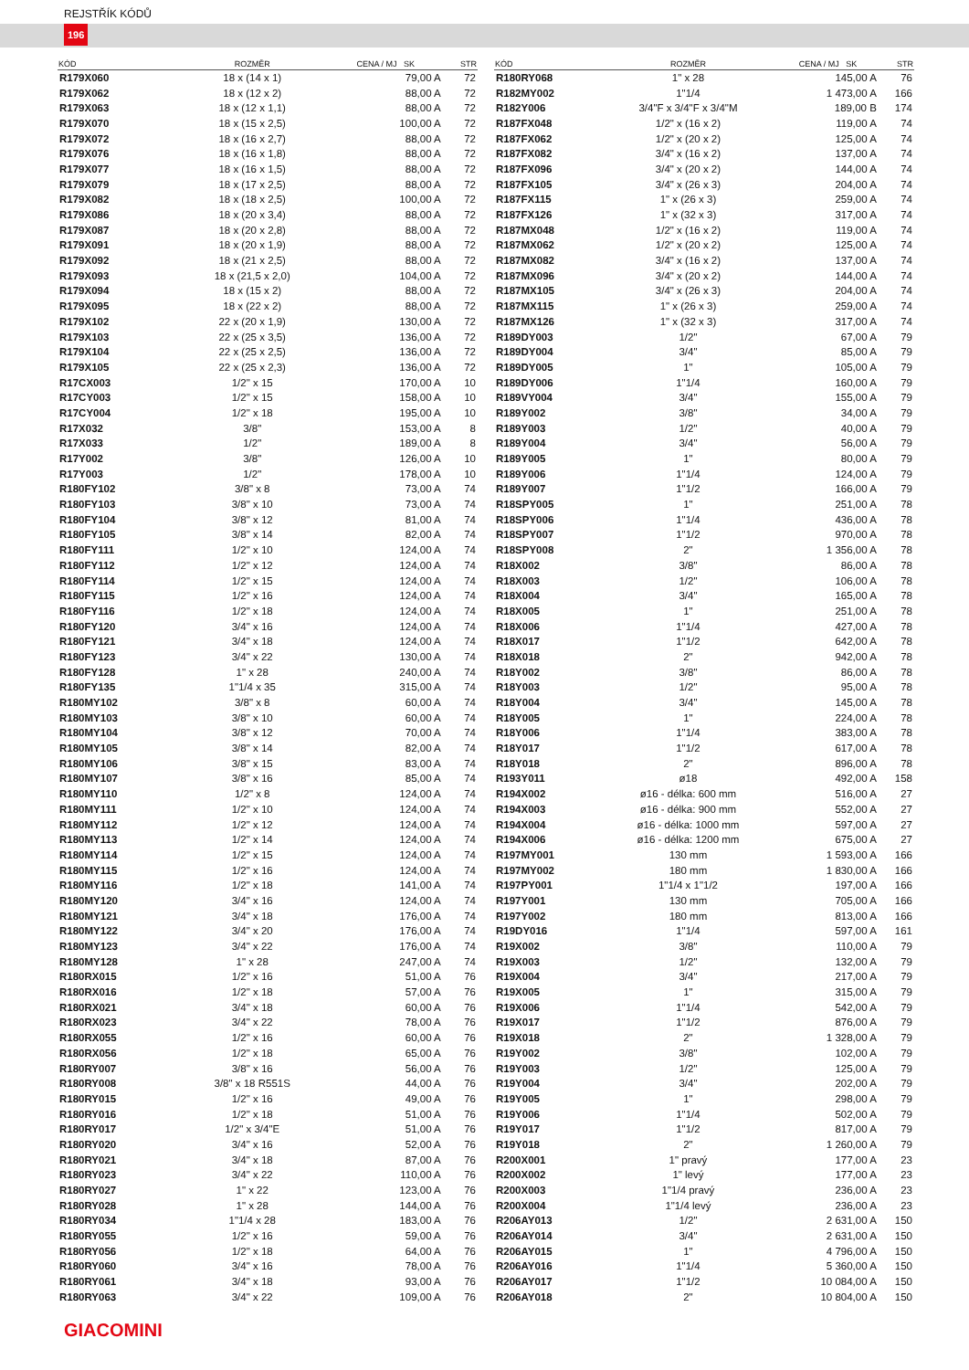REJSTŘÍK KÓDŮ
196
| KÓD | ROZMĚR | CENA / MJ SK | STR |
| --- | --- | --- | --- |
| R179X060 | 18 x (14 x 1) | 79,00 A | 72 |
| R179X062 | 18 x (12 x 2) | 88,00 A | 72 |
| R179X063 | 18 x (12 x 1,1) | 88,00 A | 72 |
| R179X070 | 18 x (15 x 2,5) | 100,00 A | 72 |
| R179X072 | 18 x (16 x 2,7) | 88,00 A | 72 |
| R179X076 | 18 x (16 x 1,8) | 88,00 A | 72 |
| R179X077 | 18 x (16 x 1,5) | 88,00 A | 72 |
| R179X079 | 18 x (17 x 2,5) | 88,00 A | 72 |
| R179X082 | 18 x (18 x 2,5) | 100,00 A | 72 |
| R179X086 | 18 x (20 x 3,4) | 88,00 A | 72 |
| R179X087 | 18 x (20 x 2,8) | 88,00 A | 72 |
| R179X091 | 18 x (20 x 1,9) | 88,00 A | 72 |
| R179X092 | 18 x (21 x 2,5) | 88,00 A | 72 |
| R179X093 | 18 x (21,5 x 2,0) | 104,00 A | 72 |
| R179X094 | 18 x (15 x 2) | 88,00 A | 72 |
| R179X095 | 18 x (22 x 2) | 88,00 A | 72 |
| R179X102 | 22 x (20 x 1,9) | 130,00 A | 72 |
| R179X103 | 22 x (25 x 3,5) | 136,00 A | 72 |
| R179X104 | 22 x (25 x 2,5) | 136,00 A | 72 |
| R179X105 | 22 x (25 x 2,3) | 136,00 A | 72 |
| R17CX003 | 1/2" x 15 | 170,00 A | 10 |
| R17CY003 | 1/2" x 15 | 158,00 A | 10 |
| R17CY004 | 1/2" x 18 | 195,00 A | 10 |
| R17X032 | 3/8" | 153,00 A | 8 |
| R17X033 | 1/2" | 189,00 A | 8 |
| R17Y002 | 3/8" | 126,00 A | 10 |
| R17Y003 | 1/2" | 178,00 A | 10 |
| R180FY102 | 3/8" x 8 | 73,00 A | 74 |
| R180FY103 | 3/8" x 10 | 73,00 A | 74 |
| R180FY104 | 3/8" x 12 | 81,00 A | 74 |
| R180FY105 | 3/8" x 14 | 82,00 A | 74 |
| R180FY111 | 1/2" x 10 | 124,00 A | 74 |
| R180FY112 | 1/2" x 12 | 124,00 A | 74 |
| R180FY114 | 1/2" x 15 | 124,00 A | 74 |
| R180FY115 | 1/2" x 16 | 124,00 A | 74 |
| R180FY116 | 1/2" x 18 | 124,00 A | 74 |
| R180FY120 | 3/4" x 16 | 124,00 A | 74 |
| R180FY121 | 3/4" x 18 | 124,00 A | 74 |
| R180FY123 | 3/4" x 22 | 130,00 A | 74 |
| R180FY128 | 1" x 28 | 240,00 A | 74 |
| R180FY135 | 1"1/4 x 35 | 315,00 A | 74 |
| R180MY102 | 3/8" x 8 | 60,00 A | 74 |
| R180MY103 | 3/8" x 10 | 60,00 A | 74 |
| R180MY104 | 3/8" x 12 | 70,00 A | 74 |
| R180MY105 | 3/8" x 14 | 82,00 A | 74 |
| R180MY106 | 3/8" x 15 | 83,00 A | 74 |
| R180MY107 | 3/8" x 16 | 85,00 A | 74 |
| R180MY110 | 1/2" x 8 | 124,00 A | 74 |
| R180MY111 | 1/2" x 10 | 124,00 A | 74 |
| R180MY112 | 1/2" x 12 | 124,00 A | 74 |
| R180MY113 | 1/2" x 14 | 124,00 A | 74 |
| R180MY114 | 1/2" x 15 | 124,00 A | 74 |
| R180MY115 | 1/2" x 16 | 124,00 A | 74 |
| R180MY116 | 1/2" x 18 | 141,00 A | 74 |
| R180MY120 | 3/4" x 16 | 124,00 A | 74 |
| R180MY121 | 3/4" x 18 | 176,00 A | 74 |
| R180MY122 | 3/4" x 20 | 176,00 A | 74 |
| R180MY123 | 3/4" x 22 | 176,00 A | 74 |
| R180MY128 | 1" x 28 | 247,00 A | 74 |
| R180RX015 | 1/2" x 16 | 51,00 A | 76 |
| R180RX016 | 1/2" x 18 | 57,00 A | 76 |
| R180RX021 | 3/4" x 18 | 60,00 A | 76 |
| R180RX023 | 3/4" x 22 | 78,00 A | 76 |
| R180RX055 | 1/2" x 16 | 60,00 A | 76 |
| R180RX056 | 1/2" x 18 | 65,00 A | 76 |
| R180RY007 | 3/8" x 16 | 56,00 A | 76 |
| R180RY008 | 3/8" x 18 R551S | 44,00 A | 76 |
| R180RY015 | 1/2" x 16 | 49,00 A | 76 |
| R180RY016 | 1/2" x 18 | 51,00 A | 76 |
| R180RY017 | 1/2" x 3/4"E | 51,00 A | 76 |
| R180RY020 | 3/4" x 16 | 52,00 A | 76 |
| R180RY021 | 3/4" x 18 | 87,00 A | 76 |
| R180RY023 | 3/4" x 22 | 110,00 A | 76 |
| R180RY027 | 1" x 22 | 123,00 A | 76 |
| R180RY028 | 1" x 28 | 144,00 A | 76 |
| R180RY034 | 1"1/4 x 28 | 183,00 A | 76 |
| R180RY055 | 1/2" x 16 | 59,00 A | 76 |
| R180RY056 | 1/2" x 18 | 64,00 A | 76 |
| R180RY060 | 3/4" x 16 | 78,00 A | 76 |
| R180RY061 | 3/4" x 18 | 93,00 A | 76 |
| R180RY063 | 3/4" x 22 | 109,00 A | 76 |
| KÓD | ROZMĚR | CENA / MJ SK | STR |
| --- | --- | --- | --- |
| R180RY068 | 1" x 28 | 145,00 A | 76 |
| R182MY002 | 1"1/4 | 1 473,00 A | 166 |
| R182Y006 | 3/4"F x 3/4"F x 3/4"M | 189,00 B | 174 |
| R187FX048 | 1/2" x (16 x 2) | 119,00 A | 74 |
| R187FX062 | 1/2" x (20 x 2) | 125,00 A | 74 |
| R187FX082 | 3/4" x (16 x 2) | 137,00 A | 74 |
| R187FX096 | 3/4" x (20 x 2) | 144,00 A | 74 |
| R187FX105 | 3/4" x (26 x 3) | 204,00 A | 74 |
| R187FX115 | 1" x (26 x 3) | 259,00 A | 74 |
| R187FX126 | 1" x (32 x 3) | 317,00 A | 74 |
| R187MX048 | 1/2" x (16 x 2) | 119,00 A | 74 |
| R187MX062 | 1/2" x (20 x 2) | 125,00 A | 74 |
| R187MX082 | 3/4" x (16 x 2) | 137,00 A | 74 |
| R187MX096 | 3/4" x (20 x 2) | 144,00 A | 74 |
| R187MX105 | 3/4" x (26 x 3) | 204,00 A | 74 |
| R187MX115 | 1" x (26 x 3) | 259,00 A | 74 |
| R187MX126 | 1" x (32 x 3) | 317,00 A | 74 |
| R189DY003 | 1/2" | 67,00 A | 79 |
| R189DY004 | 3/4" | 85,00 A | 79 |
| R189DY005 | 1" | 105,00 A | 79 |
| R189DY006 | 1"1/4 | 160,00 A | 79 |
| R189VY004 | 3/4" | 155,00 A | 79 |
| R189Y002 | 3/8" | 34,00 A | 79 |
| R189Y003 | 1/2" | 40,00 A | 79 |
| R189Y004 | 3/4" | 56,00 A | 79 |
| R189Y005 | 1" | 80,00 A | 79 |
| R189Y006 | 1"1/4 | 124,00 A | 79 |
| R189Y007 | 1"1/2 | 166,00 A | 79 |
| R18SPY005 | 1" | 251,00 A | 78 |
| R18SPY006 | 1"1/4 | 436,00 A | 78 |
| R18SPY007 | 1"1/2 | 970,00 A | 78 |
| R18SPY008 | 2" | 1 356,00 A | 78 |
| R18X002 | 3/8" | 86,00 A | 78 |
| R18X003 | 1/2" | 106,00 A | 78 |
| R18X004 | 3/4" | 165,00 A | 78 |
| R18X005 | 1" | 251,00 A | 78 |
| R18X006 | 1"1/4 | 427,00 A | 78 |
| R18X017 | 1"1/2 | 642,00 A | 78 |
| R18X018 | 2" | 942,00 A | 78 |
| R18Y002 | 3/8" | 86,00 A | 78 |
| R18Y003 | 1/2" | 95,00 A | 78 |
| R18Y004 | 3/4" | 145,00 A | 78 |
| R18Y005 | 1" | 224,00 A | 78 |
| R18Y006 | 1"1/4 | 383,00 A | 78 |
| R18Y017 | 1"1/2 | 617,00 A | 78 |
| R18Y018 | 2" | 896,00 A | 78 |
| R193Y011 | ø18 | 492,00 A | 158 |
| R194X002 | ø16 - délka: 600 mm | 516,00 A | 27 |
| R194X003 | ø16 - délka: 900 mm | 552,00 A | 27 |
| R194X004 | ø16 - délka: 1000 mm | 597,00 A | 27 |
| R194X006 | ø16 - délka: 1200 mm | 675,00 A | 27 |
| R197MY001 | 130 mm | 1 593,00 A | 166 |
| R197MY002 | 180 mm | 1 830,00 A | 166 |
| R197PY001 | 1"1/4 x 1"1/2 | 197,00 A | 166 |
| R197Y001 | 130 mm | 705,00 A | 166 |
| R197Y002 | 180 mm | 813,00 A | 166 |
| R19DY016 | 1"1/4 | 597,00 A | 161 |
| R19X002 | 3/8" | 110,00 A | 79 |
| R19X003 | 1/2" | 132,00 A | 79 |
| R19X004 | 3/4" | 217,00 A | 79 |
| R19X005 | 1" | 315,00 A | 79 |
| R19X006 | 1"1/4 | 542,00 A | 79 |
| R19X017 | 1"1/2 | 876,00 A | 79 |
| R19X018 | 2" | 1 328,00 A | 79 |
| R19Y002 | 3/8" | 102,00 A | 79 |
| R19Y003 | 1/2" | 125,00 A | 79 |
| R19Y004 | 3/4" | 202,00 A | 79 |
| R19Y005 | 1" | 298,00 A | 79 |
| R19Y006 | 1"1/4 | 502,00 A | 79 |
| R19Y017 | 1"1/2 | 817,00 A | 79 |
| R19Y018 | 2" | 1 260,00 A | 79 |
| R200X001 | 1" pravý | 177,00 A | 23 |
| R200X002 | 1" levý | 177,00 A | 23 |
| R200X003 | 1"1/4 pravý | 236,00 A | 23 |
| R200X004 | 1"1/4 levý | 236,00 A | 23 |
| R206AY013 | 1/2" | 2 631,00 A | 150 |
| R206AY014 | 3/4" | 2 631,00 A | 150 |
| R206AY015 | 1" | 4 796,00 A | 150 |
| R206AY016 | 1"1/4 | 5 360,00 A | 150 |
| R206AY017 | 1"1/2 | 10 084,00 A | 150 |
| R206AY018 | 2" | 10 804,00 A | 150 |
GIACOMINI